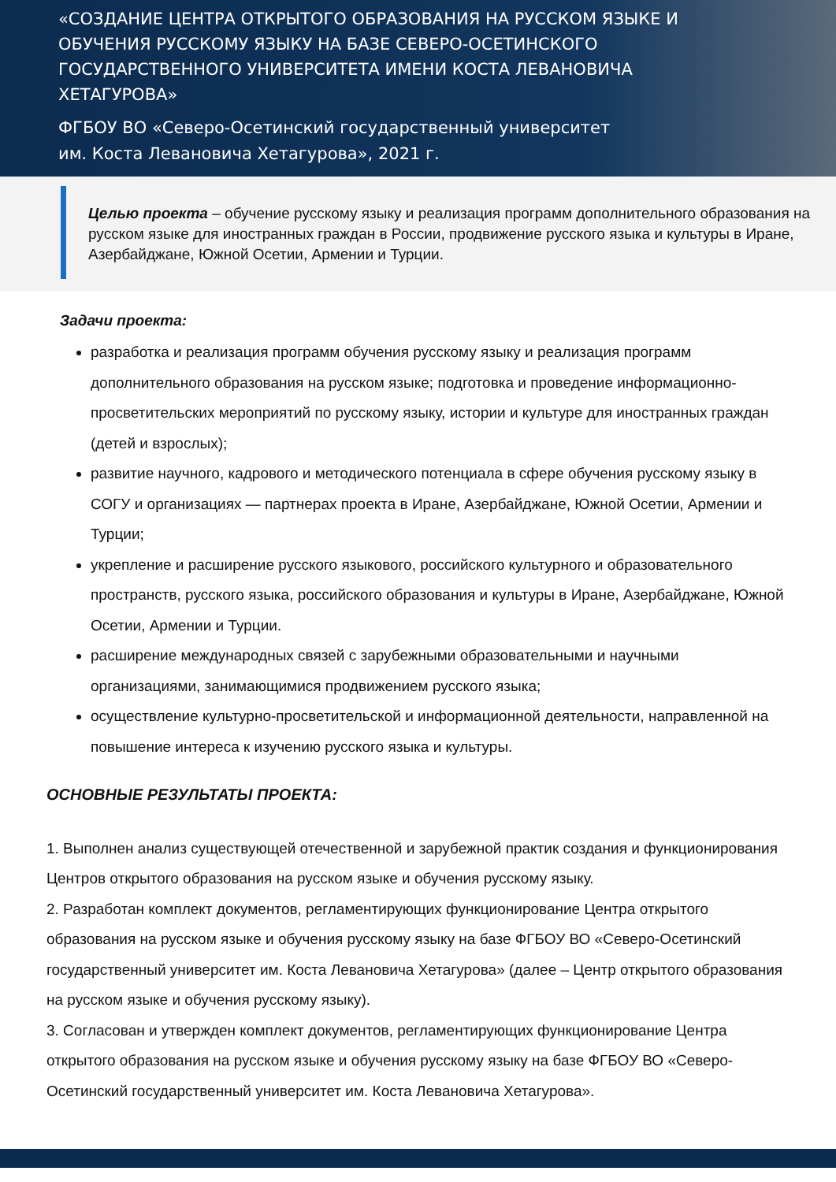«СОЗДАНИЕ ЦЕНТРА ОТКРЫТОГО ОБРАЗОВАНИЯ НА РУССКОМ ЯЗЫКЕ И ОБУЧЕНИЯ РУССКОМУ ЯЗЫКУ НА БАЗЕ СЕВЕРО-ОСЕТИНСКОГО ГОСУДАРСТВЕННОГО УНИВЕРСИТЕТА ИМЕНИ КОСТА ЛЕВАНОВИЧА ХЕТАГУРОВА»
ФГБОУ ВО «Северо-Осетинский государственный университет
им. Коста Левановича Хетагурова», 2021 г.
Целью проекта – обучение русскому языку и реализация программ дополнительного образования на русском языке для иностранных граждан в России, продвижение русского языка и культуры в Иране, Азербайджане, Южной Осетии, Армении и Турции.
Задачи проекта:
разработка и реализация программ обучения русскому языку и реализация программ дополнительного образования на русском языке; подготовка и проведение информационно-просветительских мероприятий по русскому языку, истории и культуре для иностранных граждан (детей и взрослых);
развитие научного, кадрового и методического потенциала в сфере обучения русскому языку в СОГУ и организациях — партнерах проекта в Иране, Азербайджане, Южной Осетии, Армении и Турции;
укрепление и расширение русского языкового, российского культурного и образовательного пространств, русского языка, российского образования и культуры в Иране, Азербайджане, Южной Осетии, Армении и Турции.
расширение международных связей с зарубежными образовательными и научными организациями, занимающимися продвижением русского языка;
осуществление культурно-просветительской и информационной деятельности, направленной на повышение интереса к изучению русского языка и культуры.
ОСНОВНЫЕ РЕЗУЛЬТАТЫ ПРОЕКТА:
1. Выполнен анализ существующей отечественной и зарубежной практик создания и функционирования Центров открытого образования на русском языке и обучения русскому языку.
2. Разработан комплект документов, регламентирующих функционирование Центра открытого образования на русском языке и обучения русскому языку на базе ФГБОУ ВО «Северо-Осетинский государственный университет им. Коста Левановича Хетагурова» (далее – Центр открытого образования на русском языке и обучения русскому языку).
3. Согласован и утвержден комплект документов, регламентирующих функционирование Центра открытого образования на русском языке и обучения русскому языку на базе ФГБОУ ВО «Северо-Осетинский государственный университет им. Коста Левановича Хетагурова».